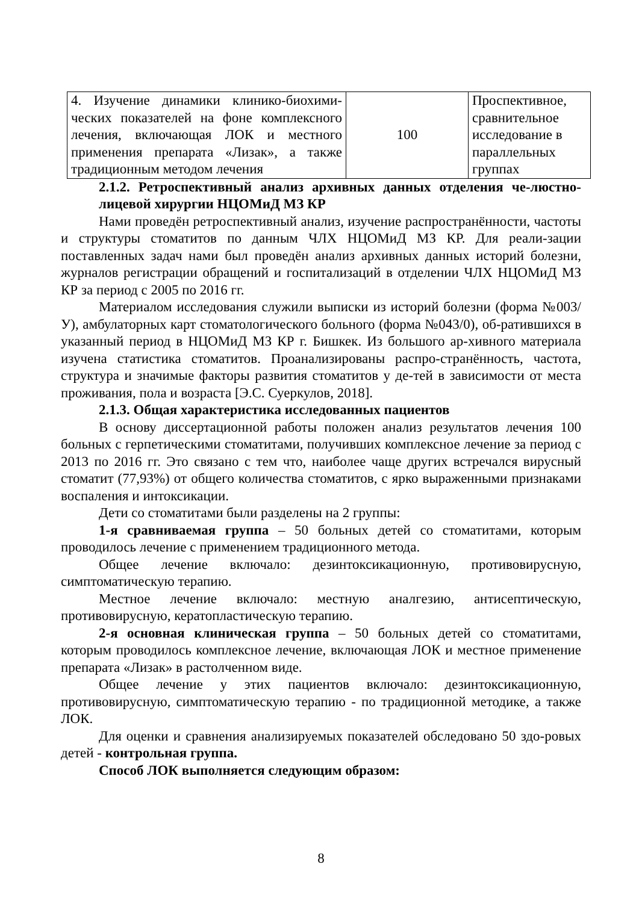| 4. Изучение динамики клинико-биохими-ческих показателей на фоне комплексного лечения, включающая ЛОК и местного применения препарата «Лизак», а также традиционным методом лечения | 100 | Проспективное, сравнительное исследование в параллельных группах |
2.1.2. Ретроспективный анализ архивных данных отделения че-люстно-лицевой хирургии НЦОМиД МЗ КР
Нами проведён ретроспективный анализ, изучение распространённости, частоты и структуры стоматитов по данным ЧЛХ НЦОМиД МЗ КР. Для реали-зации поставленных задач нами был проведён анализ архивных данных историй болезни, журналов регистрации обращений и госпитализаций в отделении ЧЛХ НЦОМиД МЗ КР за период с 2005 по 2016 гг.
Материалом исследования служили выписки из историй болезни (форма №003/У), амбулаторных карт стоматологического больного (форма №043/0), об-ратившихся в указанный период в НЦОМиД МЗ КР г. Бишкек. Из большого ар-хивного материала изучена статистика стоматитов. Проанализированы распро-странённость, частота, структура и значимые факторы развития стоматитов у де-тей в зависимости от места проживания, пола и возраста [Э.С. Суеркулов, 2018].
2.1.3. Общая характеристика исследованных пациентов
В основу диссертационной работы положен анализ результатов лечения 100 больных с герпетическими стоматитами, получивших комплексное лечение за период с 2013 по 2016 гг. Это связано с тем что, наиболее чаще других встречался вирусный стоматит (77,93%) от общего количества стоматитов, с ярко выраженными признаками воспаления и интоксикации.
Дети со стоматитами были разделены на 2 группы:
1-я сравниваемая группа – 50 больных детей со стоматитами, которым проводилось лечение с применением традиционного метода.
Общее лечение включало: дезинтоксикационную, противовирусную, симптоматическую терапию.
Местное лечение включало: местную аналгезию, антисептическую, противовирусную, кератопластическую терапию.
2-я основная клиническая группа – 50 больных детей со стоматитами, которым проводилось комплексное лечение, включающая ЛОК и местное применение препарата «Лизак» в растолченном виде.
Общее лечение у этих пациентов включало: дезинтоксикационную, противовирусную, симптоматическую терапию - по традиционной методике, а также ЛОК.
Для оценки и сравнения анализируемых показателей обследовано 50 здо-ровых детей - контрольная группа.
Способ ЛОК выполняется следующим образом:
8